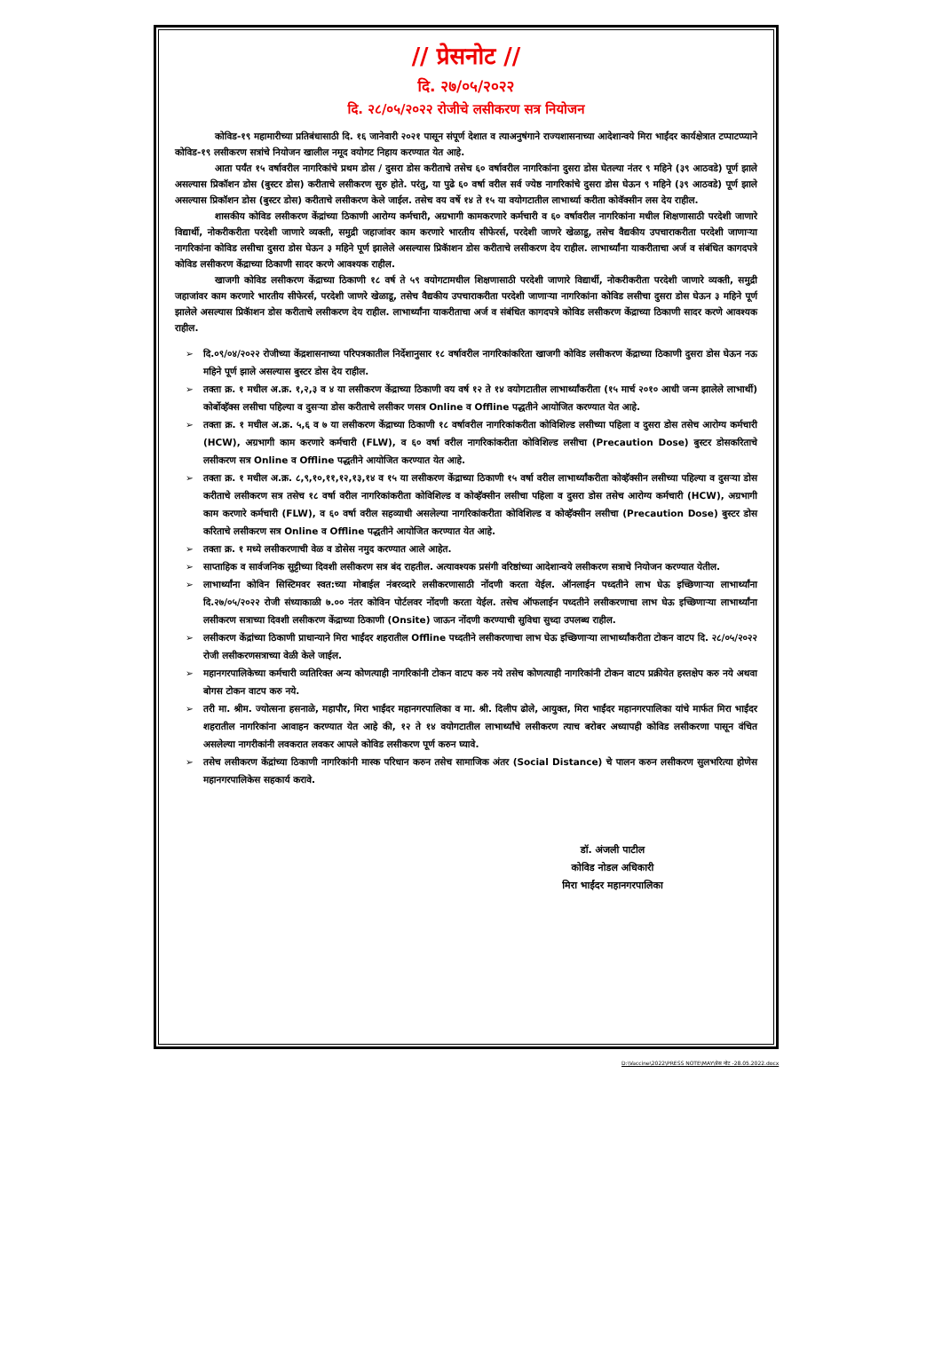// प्रेसनोट //
दि. २७/०५/२०२२
दि. २८/०५/२०२२ रोजीचे लसीकरण सत्र नियोजन
कोविड-१९ महामारीच्या प्रतिबंधासाठी दि. १६ जानेवारी २०२१ पासून संपूर्ण देशात व त्याअनुषंगाने राज्यशासनाच्या आदेशान्वये मिरा भाईंदर कार्यक्षेत्रात टप्पाटप्प्याने कोविड-१९ लसीकरण सत्रांचे नियोजन खालील नमूद वयोगट निहाय करण्यात येत आहे.
आता पर्यंत १५ वर्षावरील नागरिकांचे प्रथम डोस / दुसरा डोस करीताचे तसेच ६० वर्षावरील नागरिकांना दुसरा डोस घेतल्या नंतर ९ महिने (३९ आठवडे) पूर्ण झाले असल्यास प्रिकॉशन डोस (बुस्टर डोस) करीताचे लसीकरण सुरु होते. परंतु, या पुढे ६० वर्षा वरील सर्व ज्येष्ठ नागरिकांचे दुसरा डोस घेऊन ९ महिने (३९ आठवडे) पूर्ण झाले असल्यास प्रिकॉशन डोस (बुस्टर डोस) करीताचे लसीकरण केले जाईल. तसेच वय वर्षे १४ ते १५ या वयोगटातील लाभार्थ्या करीता कोवॅक्सीन लस देय राहील.
शासकीय कोविड लसीकरण केंद्रांच्या ठिकाणी आरोग्य कर्मचारी, अग्रभागी कामकरणारे कर्मचारी व ६० वर्षावरील नागरिकांना मधील शिक्षणासाठी परदेशी जाणारे विद्यार्थी, नोकरीकरीता परदेशी जाणारे व्यक्ती, समुद्री जहाजांवर काम करणारे भारतीय सीफेरर्स, परदेशी जाणरे खेळाडू, तसेच वैद्यकीय उपचाराकरीता परदेशी जाणाऱ्या नागरिकांना कोविड लसीचा दुसरा डोस घेऊन ३ महिने पूर्ण झालेले असल्यास प्रिकॅाशन डोस करीताचे लसीकरण देय राहील. लाभार्थ्यांना याकरीताचा अर्ज व संबंधित कागदपत्रे कोविड लसीकरण केंद्राच्या ठिकाणी सादर करणे आवश्यक राहील.
खाजगी कोविड लसीकरण केंद्राच्या ठिकाणी १८ वर्ष ते ५९ वयोगटामधील शिक्षणासाठी परदेशी जाणारे विद्यार्थी, नोकरीकरीता परदेशी जाणारे व्यक्ती, समुद्री जहाजांवर काम करणारे भारतीय सीफेरर्स, परदेशी जाणरे खेळाडू, तसेच वैद्यकीय उपचाराकरीता परदेशी जाणाऱ्या नागरिकांना कोविड लसीचा दुसरा डोस घेऊन ३ महिने पूर्ण झालेले असल्यास प्रिकॅाशन डोस करीताचे लसीकरण देय राहील. लाभार्थ्यांना याकरीताचा अर्ज व संबंधित कागदपत्रे कोविड लसीकरण केंद्राच्या ठिकाणी सादर करणे आवश्यक राहील.
➢ दि.०९/०४/२०२२ रोजीच्या केंद्रशासनाच्या परिपत्रकातील निर्देशानुसार १८ वर्षावरील नागरिकांकरिता खाजगी कोविड लसीकरण केंद्राच्या ठिकाणी दुसरा डोस घेऊन नऊ महिने पूर्ण झाले असल्यास बुस्टर डोस देय राहील.
➢ तक्ता क्र. १ मधील अ.क्र. १,२,३ व ४ या लसीकरण केंद्राच्या ठिकाणी वय वर्ष १२ ते १४ वयोगटातील लाभार्थ्यांकरीता (१५ मार्च २०१० आधी जन्म झालेले लाभार्थी) कोर्बोव्हॅक्स लसीचा पहिल्या व दुसऱ्या डोस करीताचे लसीकर णसत्र Online व Offline पद्धतीने आयोजित करण्यात येत आहे.
➢ तक्ता क्र. १ मधील अ.क्र. ५,६ व ७ या लसीकरण केंद्राच्या ठिकाणी १८ वर्षावरील नागरिकांकरीता कोविशिल्ड लसीच्या पहिला व दुसरा डोस तसेच आरोग्य कर्मचारी (HCW), अग्रभागी काम करणारे कर्मचारी (FLW), व ६० वर्षा वरील नागरिकांकरीता कोविशिल्ड लसीचा (Precaution Dose) बुस्टर डोसकरिताचे लसीकरण सत्र Online व Offline पद्धतीने आयोजित करण्यात येत आहे.
➢ तक्ता क्र. १ मधील अ.क्र. ८,९,१०,११,१२,१३,१४ व १५ या लसीकरण केंद्राच्या ठिकाणी १५ वर्षा वरील लाभार्थ्यांकरीता कोव्हॅक्सीन लसीच्या पहिल्या व दुसऱ्या डोस करीताचे लसीकरण सत्र तसेच १८ वर्षा वरील नागरिकांकरीता कोविशिल्ड व कोव्हॅक्सीन लसीचा पहिला व दुसरा डोस तसेच आरोग्य कर्मचारी (HCW), अग्रभागी काम करणारे कर्मचारी (FLW), व ६० वर्षा वरील सहव्याधी असलेल्या नागरिकांकरीता कोविशिल्ड व कोव्हॅक्सीन लसीचा (Precaution Dose) बुस्टर डोस करिताचे लसीकरण सत्र Online व Offline पद्धतीने आयोजित करण्यात येत आहे.
➢ तक्ता क्र. १ मध्ये लसीकरणाची वेळ व डोसेस नमुद करण्यात आले आहेत.
➢ साप्ताहिक व सार्वजनिक सुट्टीच्या दिवशी लसीकरण सत्र बंद राहतील. अत्यावश्यक प्रसंगी वरिष्ठांच्या आदेशान्वये लसीकरण सत्राचे नियोजन करण्यात येतील.
➢ लाभार्थ्यांना कोविन सिस्टिमवर स्वत:च्या मोबाईल नंबरव्दारे लसीकरणासाठी नोंदणी करता येईल. ऑनलाईन पध्दतीने लाभ घेऊ इच्छिणाऱ्या लाभार्थ्यांना दि.२७/०५/२०२२ रोजी संध्याकाळी ७.०० नंतर कोविन पोर्टलवर नोंदणी करता येईल. तसेच ऑफलाईन पध्दतीने लसीकरणाचा लाभ घेऊ इच्छिणाऱ्या लाभार्थ्यांना लसीकरण सत्राच्या दिवशी लसीकरण केंद्राच्या ठिकाणी (Onsite) जाऊन नोंदणी करण्याची सुविधा सुध्दा उपलब्ध राहील.
➢ लसीकरण केंद्रांच्या ठिकाणी प्राधान्याने मिरा भाईंदर शहरातील Offline पध्दतीने लसीकरणाचा लाभ घेऊ इच्छिणाऱ्या लाभार्थ्यांकरीता टोकन वाटप दि. २८/०५/२०२२ रोजी लसीकरणसत्राच्या वेळी केले जाईल.
➢ महानगरपालिकेच्या कर्मचारी व्यतिरिक्त अन्य कोणत्याही नागरिकांनी टोकन वाटप करु नये तसेच कोणत्याही नागरिकांनी टोकन वाटप प्रक्रीयेत हस्तक्षेप करु नये अथवा बोगस टोकन वाटप करु नये.
➢ तरी मा. श्रीम. ज्योत्सना हसनाळे, महापौर, मिरा भाईंदर महानगरपालिका व मा. श्री. दिलीप ढोले, आयुक्त, मिरा भाईंदर महानगरपालिका यांचे मार्फत मिरा भाईंदर शहरातील नागरिकांना आवाहन करण्यात येत आहे की, १२ ते १४ वयोगटातील लाभार्थ्यांचे लसीकरण त्याच बरोबर अध्यापही कोविड लसीकरणा पासून वंचित असलेल्या नागरीकांनी लवकरात लवकर आपले कोविड लसीकरण पूर्ण करुन घ्यावे.
➢ तसेच लसीकरण केंद्रांच्या ठिकाणी नागरिकांनी मास्क परिधान करुन तसेच सामाजिक अंतर (Social Distance) चे पालन करुन लसीकरण सुलभरित्या होणेस महानगरपालिकेस सहकार्य करावे.
डॉ. अंजली पाटील
कोविड नोडल अधिकारी
मिरा भाईंदर महानगरपालिका
D:\Vaccine\2022\PRESS NOTE\MAY\प्रेस नोट -28.05.2022.docx